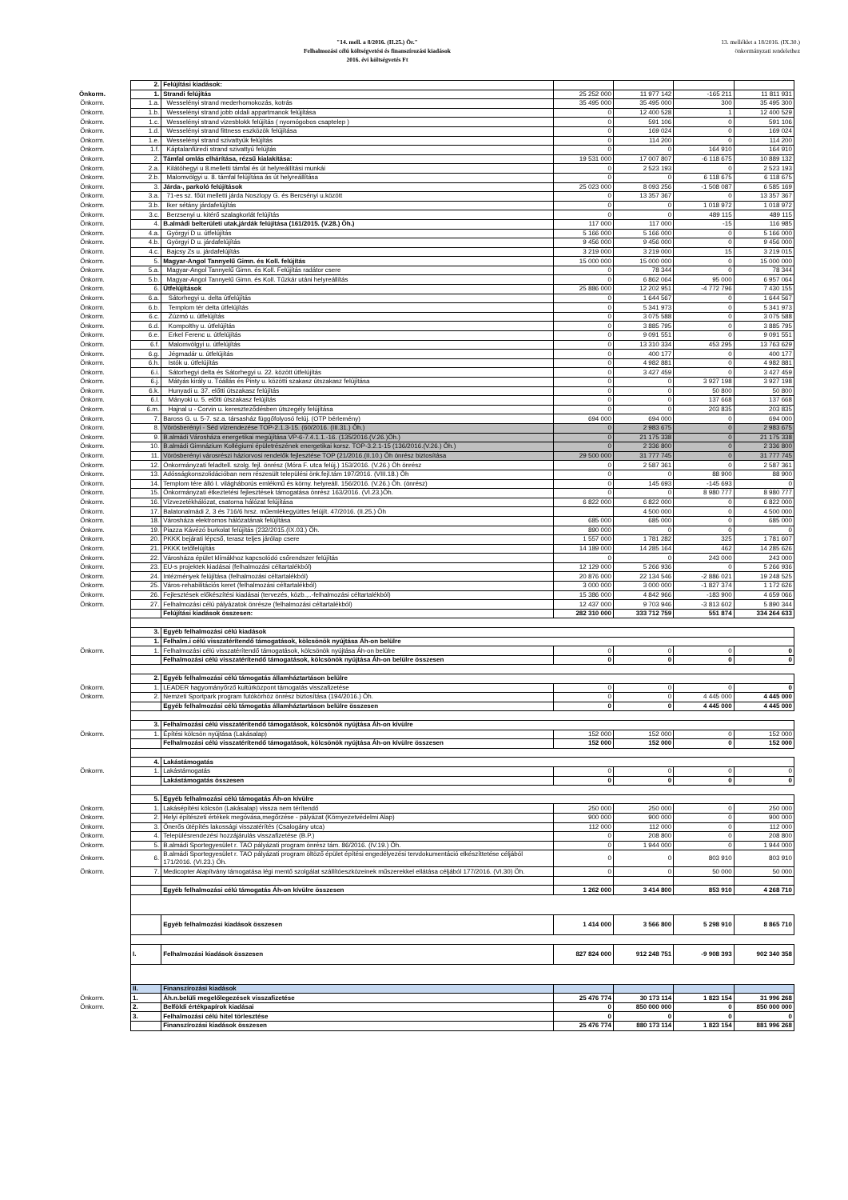"14. mell. a 8/2016. (II.25.) Ör."
Felhalmozási célú költségvetési és finanszírozási kiadások
2016. évi költségvetés Ft
13. melléklet a 18/2016. (IX.30.)
önkormányzati rendelethez
| | 2. | Felújítási kiadások: | | | | |
| Önkorm. | 1. | Strandi felújítás | 25 252 000 | 11 977 142 | -165 211 | 11 811 931 |
| Önkorm. | 1.a. | Wesselényi strand mederhomokozás, kotrás | 35 495 000 | 35 495 000 | 300 | 35 495 300 |
| Önkorm. | 1.b. | Wesselényi strand jobb oldali appartmanok felújítása | 0 | 12 400 528 | 1 | 12 400 529 |
| Önkorm. | 1.c. | Wesselényi strand vizesblokk felújítás ( nyomógobos csaptelep ) | 0 | 591 106 | 0 | 591 106 |
| Önkorm. | 1.d. | Wesselényi strand fittness eszközök felújítása | 0 | 169 024 | 0 | 169 024 |
| Önkorm. | 1.e. | Wesselényi strand szivattyúk felújítás | 0 | 114 200 | 0 | 114 200 |
| Önkorm. | 1.f. | Káptalanfüredi strand szivattyú felújtás | 0 | 0 | 164 910 | 164 910 |
| Önkorm. | 2. | Támfal omlás elhárítása, rézsű kialakítása: | 19 531 000 | 17 007 807 | -6 118 675 | 10 889 132 |
| Önkorm. | 2.a. | Kilátóhegyi u 8.melletti támfal és út helyreállítási munkái | 0 | 2 523 193 | 0 | 2 523 193 |
| Önkorm. | 2.b. | Malomvölgyi u. 8. támfal felújítása ás út helyreállítása | 0 | 0 | 6 118 675 | 6 118 675 |
| Önkorm. | 3. | Járda-, parkoló felújítások | 25 023 000 | 8 093 256 | -1 508 087 | 6 585 169 |
| Önkorm. | 3.a. | 71-es sz. főút melletti járda Noszlopy G. és Bercsényi u.között | 0 | 13 357 367 | 0 | 13 357 367 |
| Önkorm. | 3.b. | Iker sétány járdafelújítás | 0 | 0 | 1 018 972 | 1 018 972 |
| Önkorm. | 3.c. | Berzsenyi u. kitérő szalagkorlát felújítás | 0 | 0 | 489 115 | 489 115 |
| Önkorm. | 4. | B.almádi belterületi utak,járdák felújítása (161/2015. (V.28.) Öh.) | 117 000 | 117 000 | -15 | 116 985 |
| Önkorm. | 4.a. | Györgyi D u. útfelújítás | 5 166 000 | 5 166 000 | 0 | 5 166 000 |
| Önkorm. | 4.b. | Györgyi D u. járdafelújítás | 9 456 000 | 9 456 000 | 0 | 9 456 000 |
| Önkorm. | 4.c. | Bajcsy Zs u. járdafelújítás | 3 219 000 | 3 219 000 | 15 | 3 219 015 |
| Önkorm. | 5. | Magyar-Angol Tannyelű Gimn. és Koll. felújítás | 15 000 000 | 15 000 000 | 0 | 15 000 000 |
| Önkorm. | 5.a. | Magyar-Angol Tannyelű Gimn. és Koll. Felújítás radátor csere | 0 | 78 344 | 0 | 78 344 |
| Önkorm. | 5.b. | Magyar-Angol Tannyelű Gimn. és Koll. Tűzkár utáni helyreállítás | 0 | 6 862 064 | 95 000 | 6 957 064 |
| Önkorm. | 6. | Útfelújítások | 25 886 000 | 12 202 951 | -4 772 796 | 7 430 155 |
| Önkorm. | 6.a. | Sátorhegyi u. delta útfelújítás | 0 | 1 644 567 | 0 | 1 644 567 |
| Önkorm. | 6.b. | Templom tér delta útfelújítás | 0 | 5 341 973 | 0 | 5 341 973 |
| Önkorm. | 6.c. | Zúzmó u. útfelújítás | 0 | 3 075 588 | 0 | 3 075 588 |
| Önkorm. | 6.d. | Kompolthy u. útfelújítás | 0 | 3 885 795 | 0 | 3 885 795 |
| Önkorm. | 6.e. | Erkel Ferenc u. útfelújítás | 0 | 9 091 551 | 0 | 9 091 551 |
| Önkorm. | 6.f. | Malomvölgyi u. útfelújítás | 0 | 13 310 334 | 453 295 | 13 763 629 |
| Önkorm. | 6.g. | Jégmadár u. útfelújítás | 0 | 400 177 | 0 | 400 177 |
| Önkorm. | 6.h. | Istók u. útfelújítás | 0 | 4 982 881 | 0 | 4 982 881 |
| Önkorm. | 6.i. | Sátorhegyi delta és Sátorhegyi u. 22. között útfelújítás | 0 | 3 427 459 | 0 | 3 427 459 |
| Önkorm. | 6.j. | Mátyás király u. Tóállás és Pinty u. közötti szakasz útszakasz felújítása | 0 | 0 | 3 927 198 | 3 927 198 |
| Önkorm. | 6.k. | Hunyadi u. 37. előtti útszakasz felújítás | 0 | 0 | 50 800 | 50 800 |
| Önkorm. | 6.l. | Mányoki u. 5. előtti útszakasz felújítás | 0 | 0 | 137 668 | 137 668 |
| Önkorm. | 6.m. | Hajnal u - Corvin u. kereszteződésben útszegély felújítása | 0 | 0 | 203 835 | 203 835 |
| Önkorm. | 7. | Baross G. u. 5-7. sz.a. társasház függőfolyosó felúj. (OTP bérlemény) | 694 000 | 694 000 | 0 | 694 000 |
| Önkorm. | 8. | Vörösberényi - Séd vízrendezése TOP-2.1.3-15. (60/2016. (III.31.) Öh.) | 0 | 2 983 675 | 0 | 2 983 675 |
| Önkorm. | 9. | B.almádi Városháza energetikai megújítása VP-6-7.4.1.1.-16. (135/2016.(V.26.)Öh.) | 0 | 21 175 338 | 0 | 21 175 338 |
| Önkorm. | 10. | B.almádi Gimnázium Kollégiumi épületrészének energetikai korsz. TOP-3.2.1-15 (136/2016.(V.26.) Öh.) | 0 | 2 336 800 | 0 | 2 336 800 |
| Önkorm. | 11. | Vörösberényi városrészi háziorvosi rendelők fejlesztése TOP (21/2016.(II.10.) Öh önrész biztosítása | 29 500 000 | 31 777 745 | 0 | 31 777 745 |
| Önkorm. | 12. | Önkormányzati feladtell. szolg. fejl. önrész (Móra F. utca felúj.) 153/2016. (V.26.) Öh önrész | 0 | 2 587 361 | 0 | 2 587 361 |
| Önkorm. | 13. | Adósságkonszolidációban nem részesült települési önk.fejl.tám 197/2016. (VIII.18.) Öh | 0 | 0 | 88 900 | 88 900 |
| Önkorm. | 14. | Templom tére álló I. világháborús emlékmű és körny. helyreáll. 156/2016. (V.26.) Öh. (önrész) | 0 | 145 693 | -145 693 | 0 |
| Önkorm. | 15. | Önkormányzati étkeztetési fejlesztések támogatása önrész 163/2016. (VI.23.)Öh. | 0 | 0 | 8 980 777 | 8 980 777 |
| Önkorm. | 16. | Vízvezetékhálózat, csatorna hálózat felújítása | 6 822 000 | 6 822 000 | 0 | 6 822 000 |
| Önkorm. | 17. | Balatonalmádi 2, 3 és 716/6 hrsz. műemlékegyüttes felújít. 47/2016. (II.25.) Öh | | 4 500 000 | 0 | 4 500 000 |
| Önkorm. | 18. | Városháza elektromos hálózatának felújítása | 685 000 | 685 000 | 0 | 685 000 |
| Önkorm. | 19. | Piazza Kávézó burkolat felújítás (232/2015.(IX.03.) Öh. | 890 000 | 0 | 0 | 0 |
| Önkorm. | 20. | PKKK bejárati lépcső, terasz teljes járólap csere | 1 557 000 | 1 781 282 | 325 | 1 781 607 |
| Önkorm. | 21. | PKKK tetőfelújítás | 14 189 000 | 14 285 164 | 462 | 14 285 626 |
| Önkorm. | 22. | Városháza épület klímákhoz kapcsolódó csőrendszer felújítás | 0 | 0 | 243 000 | 243 000 |
| Önkorm. | 23. | EU-s projektek kiadásai (felhalmozási céltartalékból) | 12 129 000 | 5 266 936 | 0 | 5 266 936 |
| Önkorm. | 24. | Intézmények felújítása (felhalmozási céltartalékból) | 20 876 000 | 22 134 546 | -2 886 021 | 19 248 525 |
| Önkorm. | 25. | Város-rehabilitációs keret (felhalmozási céltartalékból) | 3 000 000 | 3 000 000 | -1 827 374 | 1 172 626 |
| Önkorm. | 26. | Fejlesztések előkészítési kiadásai (tervezés, közb.,..-felhalmozási céltartalékból) | 15 386 000 | 4 842 966 | -183 900 | 4 659 066 |
| Önkorm. | 27. | Felhalmozási célú pályázatok önrésze (felhalmozási céltartalékból) | 12 437 000 | 9 703 946 | -3 813 602 | 5 890 344 |
| | | Felújítási kiadások összesen: | 282 310 000 | 333 712 759 | 551 874 | 334 264 633 |
| | 3. | Egyéb felhalmozási célú kiadások | | | | |
| | 1. | Felhalm.i célú visszatérítendő támogatások, kölcsönök nyújtása Áh-on belülre | | | | |
| Önkorm. | 1. | Felhalmozási célú visszatérítendő támogatások, kölcsönök nyújtása Áh-on belülre | 0 | 0 | 0 | 0 |
| | | Felhalmozási célú visszatérítendő támogatások, kölcsönök nyújtása Áh-on belülre összesen | 0 | 0 | 0 | 0 |
| | 2. | Egyéb felhalmozási célú támogatás államháztartáson belülre | | | | |
| Önkorm. | 1. | LEADER hagyományőrző kultúrközpont támogatás visszafizetése | 0 | 0 | 0 | 0 |
| Önkorm. | 2. | Nemzeti Sportpark program futókörhöz önrész biztosítása (194/2016.) Öh. | 0 | 0 | 4 445 000 | 4 445 000 |
| | | Egyéb felhalmozási célú támogatás államháztartáson belülre összesen | 0 | 0 | 4 445 000 | 4 445 000 |
| | 3. | Felhalmozási célú visszatérítendő támogatások, kölcsönök nyújtása Áh-on kívülre | | | | |
| Önkorm. | 1. | Építési kölcsön nyújtása (Lakásalap) | 152 000 | 152 000 | 0 | 152 000 |
| | | Felhalmozási célú visszatérítendő támogatások, kölcsönök nyújtása Áh-on kívülre összesen | 152 000 | 152 000 | 0 | 152 000 |
| | 4. | Lakástámogatás | | | | |
| Önkorm. | 1. | Lakástámogatás | 0 | 0 | 0 | 0 |
| | | Lakástámogatás összesen | 0 | 0 | 0 | 0 |
| | 5. | Egyéb felhalmozási célú támogatás Áh-on kívülre | | | | |
| Önkorm. | 1. | Lakásépítési kölcsön (Lakásalap) vissza nem térítendő | 250 000 | 250 000 | 0 | 250 000 |
| Önkorm. | 2. | Helyi építészeti értékek megóvása,megőrzése - pályázat (Környezetvédelmi Alap) | 900 000 | 900 000 | 0 | 900 000 |
| Önkorm. | 3. | Önerős útépítés lakossági visszatérítés (Csalogány utca) | 112 000 | 112 000 | 0 | 112 000 |
| Önkorm. | 4. | Településrendezési hozzájárulás visszafizetése (B.P.) | 0 | 208 800 | 0 | 208 800 |
| Önkorm. | 5. | B.almádi Sportegyesület r. TAO pályázati program önrész tám. 86/2016. (IV.19.) Öh. | 0 | 1 944 000 | 0 | 1 944 000 |
| Önkorm. | 6. | B.almádi Sportegyesület r. TAO pályázati program öltöző épület építési engedélyezési tervdokumentáció elkészíttetése céljából 171/2016. (VI.23.) Öh. | 0 | 0 | 803 910 | 803 910 |
| Önkorm. | 7. | Medicopter Alapítvány támogatása légi mentő szolgálat szállítóeszközeinek műszerekkel ellátása céljából 177/2016. (VI.30) Öh. | 0 | 0 | 50 000 | 50 000 |
| | | Egyéb felhalmozási célú támogatás Áh-on kívülre összesen | 1 262 000 | 3 414 800 | 853 910 | 4 268 710 |
| | | Egyéb felhalmozási kiadások összesen | 1 414 000 | 3 566 800 | 5 298 910 | 8 865 710 |
| | I. | Felhalmozási kiadások összesen | 827 824 000 | 912 248 751 | -9 908 393 | 902 340 358 |
| | II. | Finanszírozási kiadások | | | | |
| Önkorm. | 1. | Áh.n.belüli megelőlegezések visszafizetése | 25 476 774 | 30 173 114 | 1 823 154 | 31 996 268 |
| Önkorm. | 2. | Belföldi értékpapírok kiadásai | 0 | 850 000 000 | 0 | 850 000 000 |
| | 3. | Felhalmozási célú hitel törlesztése | 0 | 0 | 0 | 0 |
| | | Finanszírozási kiadások összesen | 25 476 774 | 880 173 114 | 1 823 154 | 881 996 268 |